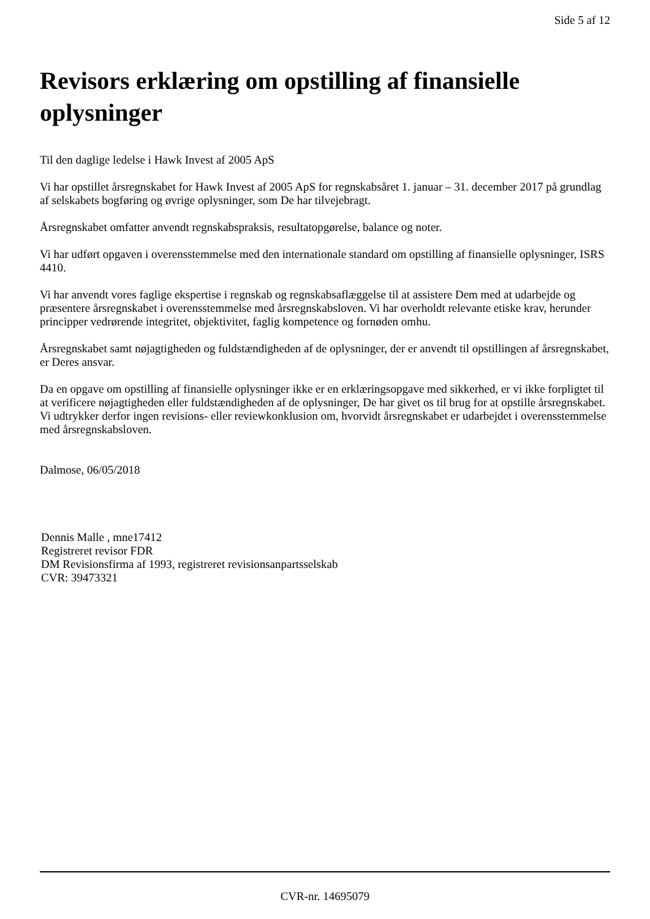Side 5 af 12
Revisors erklæring om opstilling af finansielle oplysninger
Til den daglige ledelse i Hawk Invest af 2005 ApS
Vi har opstillet årsregnskabet for Hawk Invest af 2005 ApS for regnskabsåret 1. januar – 31. december 2017 på grundlag af selskabets bogføring og øvrige oplysninger, som De har tilvejebragt.
Årsregnskabet omfatter anvendt regnskabspraksis, resultatopgørelse, balance og noter.
Vi har udført opgaven i overensstemmelse med den internationale standard om opstilling af finansielle oplysninger, ISRS 4410.
Vi har anvendt vores faglige ekspertise i regnskab og regnskabsaflæggelse til at assistere Dem med at udarbejde og præsentere årsregnskabet i overensstemmelse med årsregnskabsloven. Vi har overholdt relevante etiske krav, herunder principper vedrørende integritet, objektivitet, faglig kompetence og fornøden omhu.
Årsregnskabet samt nøjagtigheden og fuldstændigheden af de oplysninger, der er anvendt til opstillingen af årsregnskabet, er Deres ansvar.
Da en opgave om opstilling af finansielle oplysninger ikke er en erklæringsopgave med sikkerhed, er vi ikke forpligtet til at verificere nøjagtigheden eller fuldstændigheden af de oplysninger, De har givet os til brug for at opstille årsregnskabet. Vi udtrykker derfor ingen revisions- eller reviewkonklusion om, hvorvidt årsregnskabet er udarbejdet i overensstemmelse med årsregnskabsloven.
Dalmose, 06/05/2018
Dennis Malle , mne17412
Registreret revisor FDR
DM Revisionsfirma af 1993, registreret revisionsanpartsselskab
CVR: 39473321
CVR-nr. 14695079